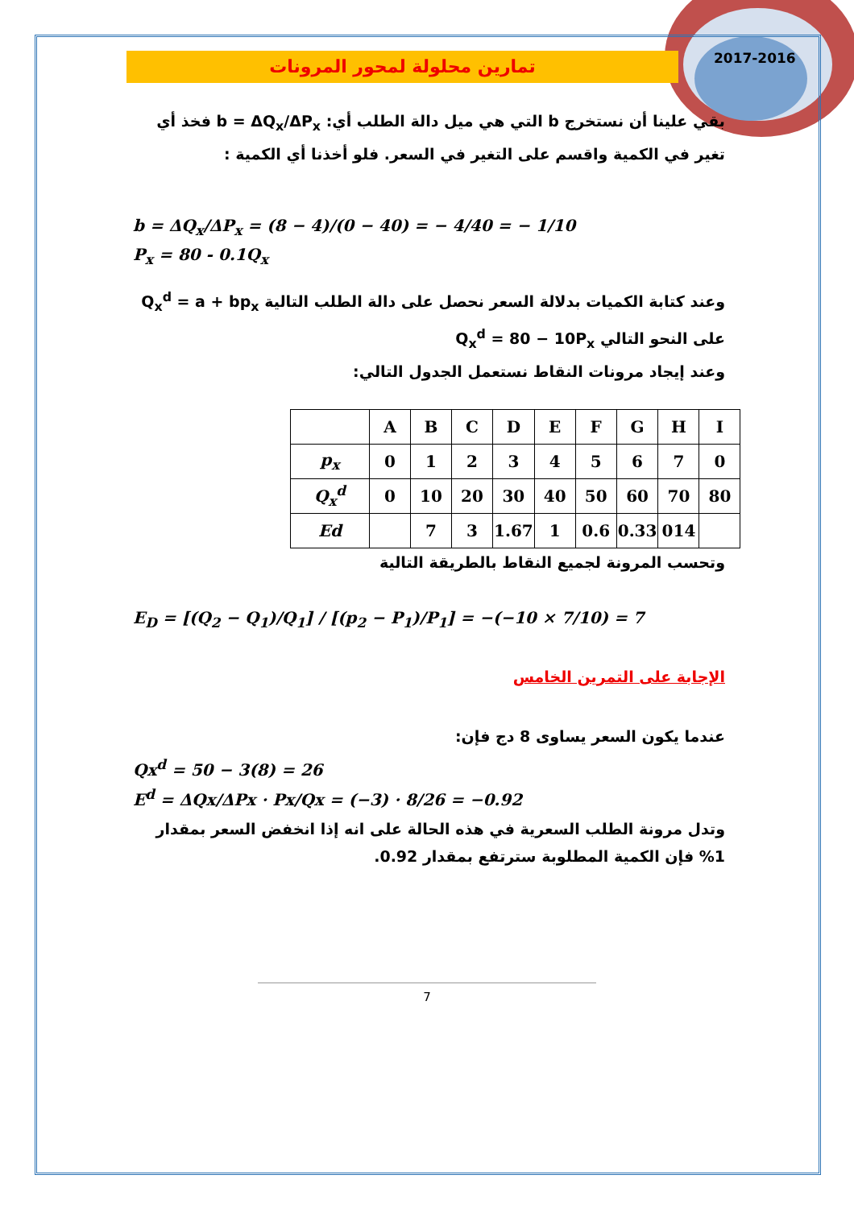2017-2016
تمارين محلولة لمحور المرونات
بقي علينا أن نستخرج b التي هي ميل دالة الطلب أي: b = ΔQ<sub>x</sub>/ΔP<sub>x</sub> فخذ أي تغير في الكمية واقسم على التغير في السعر. فلو أخذنا أي الكمية :
b = ΔQ<sub>x</sub>/ΔP<sub>x</sub> = (8 − 4)/(0 − 40) = − 4/40 = − 1/10
P<sub>x</sub> = 80 - 0.1Q<sub>x</sub>
وعند كتابة الكميات بدلالة السعر نحصل على دالة الطلب التالية Q<sub>x</sub><sup>d</sup> = a + bp<sub>x</sub>
على النحو التالي Q<sub>x</sub><sup>d</sup> = 80 − 10P<sub>x</sub>
وعند إيجاد مرونات النقاط نستعمل الجدول التالي:
| | A | B | C | D | E | F | G | H | I |
| p<sub>x</sub> | 0 | 1 | 2 | 3 | 4 | 5 | 6 | 7 | 0 |
| Q<sub>x</sub><sup>d</sup> | 0 | 10 | 20 | 30 | 40 | 50 | 60 | 70 | 80 |
| Ed | | 7 | 3 | 1.67 | 1 | 0.6 | 0.33 | 014 | |
وتحسب المرونة لجميع النقاط بالطريقة التالية
E<sub>D</sub> = [(Q<sub>2</sub> − Q<sub>1</sub>)/Q<sub>1</sub>] / [(p<sub>2</sub> − P<sub>1</sub>)/P<sub>1</sub>] = −(−10 × 7/10) = 7
الإجابة على التمرين الخامس
عندما يكون السعر يساوى 8 دج فإن:
Qx<sup>d</sup> = 50 − 3(8) = 26
E<sup>d</sup> = ΔQx/ΔPx · Px/Qx = (−3) · 8/26 = −0.92
وتدل مرونة الطلب السعرية في هذه الحالة على انه إذا انخفض السعر بمقدار 1% فإن الكمية المطلوبة سترتفع بمقدار 0.92.
7